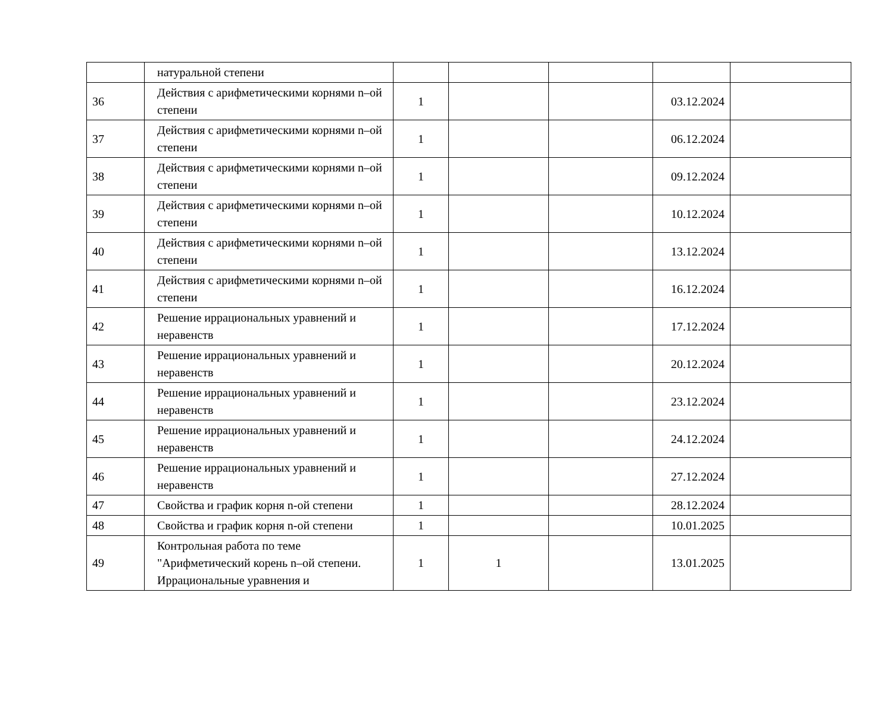| | натуральной степени | | | | | |
| 36 | Действия с арифметическими корнями n–ой степени | 1 | | | 03.12.2024 | |
| 37 | Действия с арифметическими корнями n–ой степени | 1 | | | 06.12.2024 | |
| 38 | Действия с арифметическими корнями n–ой степени | 1 | | | 09.12.2024 | |
| 39 | Действия с арифметическими корнями n–ой степени | 1 | | | 10.12.2024 | |
| 40 | Действия с арифметическими корнями n–ой степени | 1 | | | 13.12.2024 | |
| 41 | Действия с арифметическими корнями n–ой степени | 1 | | | 16.12.2024 | |
| 42 | Решение иррациональных уравнений и неравенств | 1 | | | 17.12.2024 | |
| 43 | Решение иррациональных уравнений и неравенств | 1 | | | 20.12.2024 | |
| 44 | Решение иррациональных уравнений и неравенств | 1 | | | 23.12.2024 | |
| 45 | Решение иррациональных уравнений и неравенств | 1 | | | 24.12.2024 | |
| 46 | Решение иррациональных уравнений и неравенств | 1 | | | 27.12.2024 | |
| 47 | Свойства и график корня n-ой степени | 1 | | | 28.12.2024 | |
| 48 | Свойства и график корня n-ой степени | 1 | | | 10.01.2025 | |
| 49 | Контрольная работа по теме "Арифметический корень n–ой степени. Иррациональные уравнения и | 1 | 1 | | 13.01.2025 | |